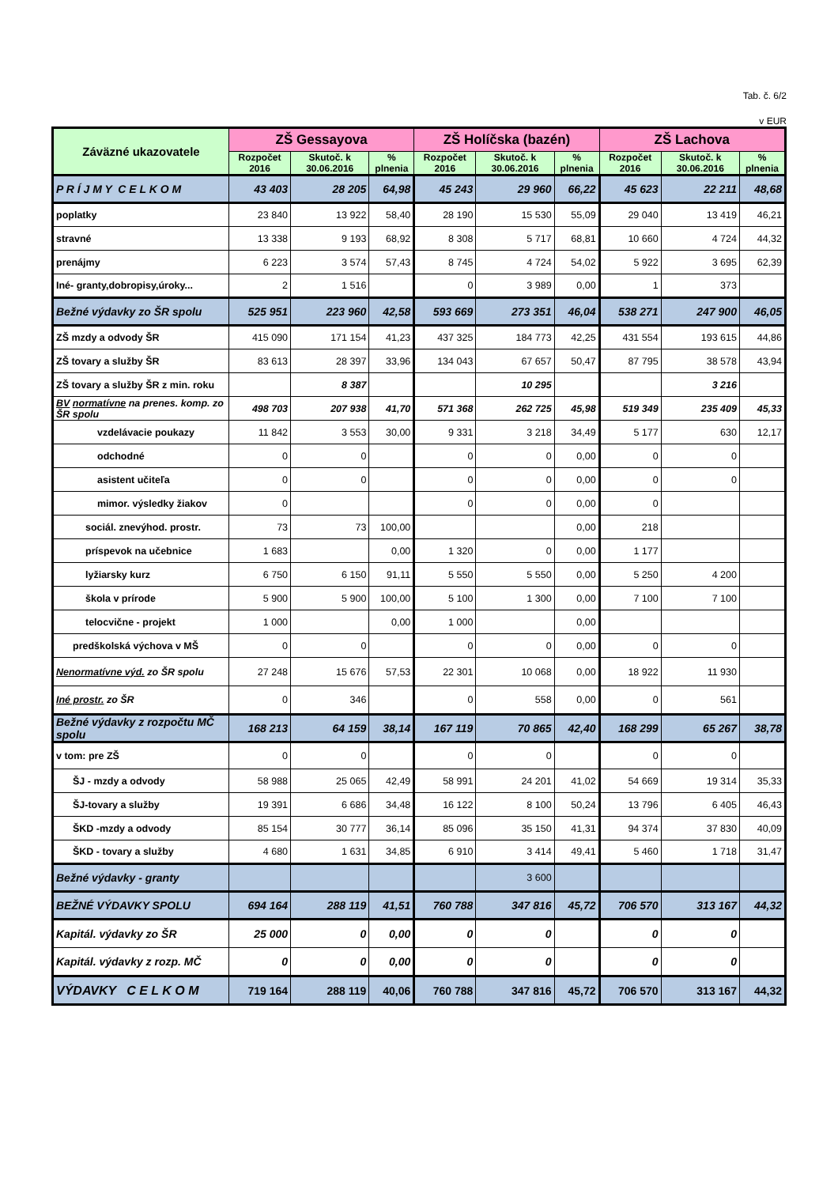Tab. č. 6/2
v EUR
| Záväzné ukazovatele | ZŠ Gessayova | | | ZŠ Holíčska (bazén) | | | ZŠ Lachova | | |
| --- | --- | --- | --- | --- | --- | --- | --- | --- | --- |
| | Rozpočet 2016 | Skutoč. k 30.06.2016 | % plnenia | Rozpočet 2016 | Skutoč. k 30.06.2016 | % plnenia | Rozpočet 2016 | Skutoč. k 30.06.2016 | % plnenia |
| P R Í J M Y C E L K O M | 43 403 | 28 205 | 64,98 | 45 243 | 29 960 | 66,22 | 45 623 | 22 211 | 48,68 |
| poplatky | 23 840 | 13 922 | 58,40 | 28 190 | 15 530 | 55,09 | 29 040 | 13 419 | 46,21 |
| stravné | 13 338 | 9 193 | 68,92 | 8 308 | 5 717 | 68,81 | 10 660 | 4 724 | 44,32 |
| prenájmy | 6 223 | 3 574 | 57,43 | 8 745 | 4 724 | 54,02 | 5 922 | 3 695 | 62,39 |
| Iné- granty,dobropisy,úroky... | 2 | 1 516 | | 0 | 3 989 | 0,00 | 1 | 373 | |
| Bežné výdavky zo ŠR spolu | 525 951 | 223 960 | 42,58 | 593 669 | 273 351 | 46,04 | 538 271 | 247 900 | 46,05 |
| ZŠ mzdy a odvody ŠR | 415 090 | 171 154 | 41,23 | 437 325 | 184 773 | 42,25 | 431 554 | 193 615 | 44,86 |
| ZŠ tovary a služby ŠR | 83 613 | 28 397 | 33,96 | 134 043 | 67 657 | 50,47 | 87 795 | 38 578 | 43,94 |
| ZŠ tovary a služby ŠR z min. roku | | 8 387 | | | 10 295 | | | 3 216 | |
| BV normatívne na prenes. komp. zo ŠR spolu | 498 703 | 207 938 | 41,70 | 571 368 | 262 725 | 45,98 | 519 349 | 235 409 | 45,33 |
| vzdelávacie poukazy | 11 842 | 3 553 | 30,00 | 9 331 | 3 218 | 34,49 | 5 177 | 630 | 12,17 |
| odchodné | 0 | 0 | | 0 | 0 | 0,00 | 0 | 0 | |
| asistent učiteľa | 0 | 0 | | 0 | 0 | 0,00 | 0 | 0 | |
| mimor. výsledky žiakov | 0 | | | 0 | 0 | 0,00 | 0 | | |
| sociál. znevýhod. prostr. | 73 | 73 | 100,00 | | | 0,00 | 218 | | |
| príspevok na učebnice | 1 683 | | 0,00 | 1 320 | 0 | 0,00 | 1 177 | | |
| lyžiarsky kurz | 6 750 | 6 150 | 91,11 | 5 550 | 5 550 | 0,00 | 5 250 | 4 200 | |
| škola v prírode | 5 900 | 5 900 | 100,00 | 5 100 | 1 300 | 0,00 | 7 100 | 7 100 | |
| telocvične - projekt | 1 000 | | 0,00 | 1 000 | | 0,00 | | | |
| predškolská výchova v MŠ | 0 | 0 | | 0 | 0 | 0,00 | 0 | 0 | |
| Nenormatívne výd. zo ŠR spolu | 27 248 | 15 676 | 57,53 | 22 301 | 10 068 | 0,00 | 18 922 | 11 930 | |
| Iné prostr. zo ŠR | 0 | 346 | | 0 | 558 | 0,00 | 0 | 561 | |
| Bežné výdavky z rozpočtu MČ spolu | 168 213 | 64 159 | 38,14 | 167 119 | 70 865 | 42,40 | 168 299 | 65 267 | 38,78 |
| v tom: pre ZŠ | 0 | 0 | | 0 | 0 | | 0 | 0 | |
| ŠJ - mzdy a odvody | 58 988 | 25 065 | 42,49 | 58 991 | 24 201 | 41,02 | 54 669 | 19 314 | 35,33 |
| ŠJ-tovary a služby | 19 391 | 6 686 | 34,48 | 16 122 | 8 100 | 50,24 | 13 796 | 6 405 | 46,43 |
| ŠKD -mzdy a odvody | 85 154 | 30 777 | 36,14 | 85 096 | 35 150 | 41,31 | 94 374 | 37 830 | 40,09 |
| ŠKD - tovary a služby | 4 680 | 1 631 | 34,85 | 6 910 | 3 414 | 49,41 | 5 460 | 1 718 | 31,47 |
| Bežné výdavky - granty | | | | | 3 600 | | | | |
| BEŽNÉ VÝDAVKY SPOLU | 694 164 | 288 119 | 41,51 | 760 788 | 347 816 | 45,72 | 706 570 | 313 167 | 44,32 |
| Kapitál. výdavky zo ŠR | 25 000 | 0 | 0,00 | 0 | 0 | | 0 | 0 | |
| Kapitál. výdavky z rozp. MČ | 0 | 0 | 0,00 | 0 | 0 | | 0 | 0 | |
| VÝDAVKY C E L K O M | 719 164 | 288 119 | 40,06 | 760 788 | 347 816 | 45,72 | 706 570 | 313 167 | 44,32 |